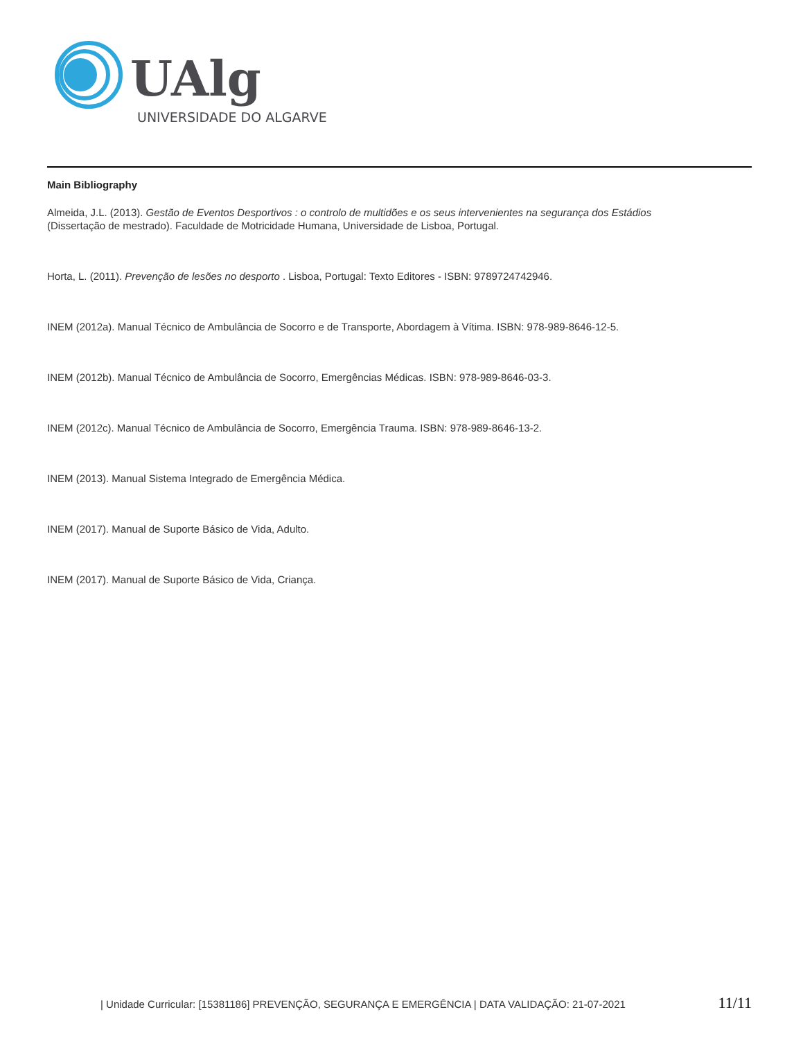UAlg
UNIVERSIDADE DO ALGARVE
Main Bibliography
Almeida, J.L. (2013). Gestão de Eventos Desportivos : o controlo de multidões e os seus intervenientes na segurança dos Estádios
(Dissertação de mestrado). Faculdade de Motricidade Humana, Universidade de Lisboa, Portugal.
Horta, L. (2011). Prevenção de lesões no desporto . Lisboa, Portugal: Texto Editores - ISBN: 9789724742946.
INEM (2012a). Manual Técnico de Ambulância de Socorro e de Transporte, Abordagem à Vítima. ISBN: 978-989-8646-12-5.
INEM (2012b). Manual Técnico de Ambulância de Socorro, Emergências Médicas. ISBN: 978-989-8646-03-3.
INEM (2012c). Manual Técnico de Ambulância de Socorro, Emergência Trauma. ISBN: 978-989-8646-13-2.
INEM (2013). Manual Sistema Integrado de Emergência Médica.
INEM (2017). Manual de Suporte Básico de Vida, Adulto.
INEM (2017). Manual de Suporte Básico de Vida, Criança.
| Unidade Curricular: [15381186] PREVENÇÃO, SEGURANÇA E EMERGÊNCIA | DATA VALIDAÇÃO: 21-07-2021 11/11